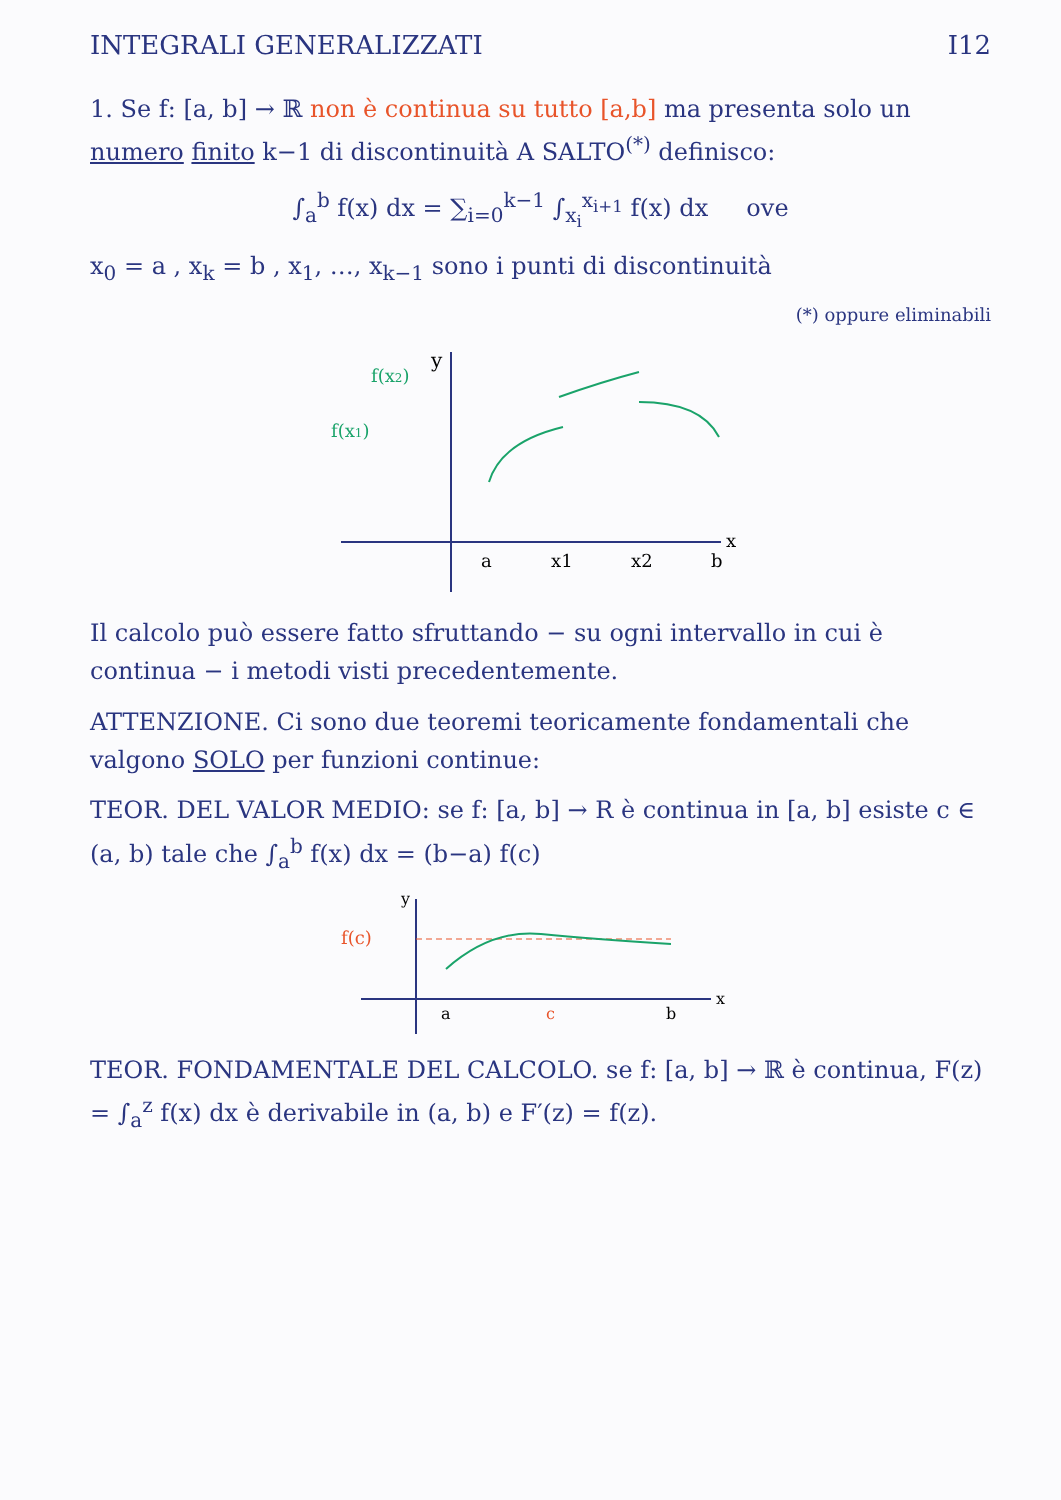INTEGRALI GENERALIZZATI I12
1. Se f: [a, b] → ℝ non è continua su tutto [a,b] ma presenta solo un numero finito k−1 di discontinuità A SALTO<sup>(*)</sup> definisco:
∫<sub>a</sub><sup>b</sup> f(x) dx = ∑<sub>i=0</sub><sup>k−1</sup> ∫<sub>x<sub>i</sub></sub><sup>x<sub>i+1</sub></sup> f(x) dx ove
x<sub>0</sub> = a , x<sub>k</sub> = b , x<sub>1</sub>, …, x<sub>k−1</sub> sono i punti di discontinuità
(*) oppure eliminabili
y
x
f(x2)
f(x1)
a
x1
x2
b
Il calcolo può essere fatto sfruttando − su ogni intervallo in cui è continua − i metodi visti precedentemente.
ATTENZIONE. Ci sono due teoremi teoricamente fondamentali che valgono SOLO per funzioni continue:
TEOR. DEL VALOR MEDIO: se f: [a, b] → R è continua in [a, b] esiste c ∈ (a, b) tale che ∫<sub>a</sub><sup>b</sup> f(x) dx = (b−a) f(c)
f(c)
y
x
a
c
b
TEOR. FONDAMENTALE DEL CALCOLO. se f: [a, b] → ℝ è continua, F(z) = ∫<sub>a</sub><sup>z</sup> f(x) dx è derivabile in (a, b) e F′(z) = f(z).